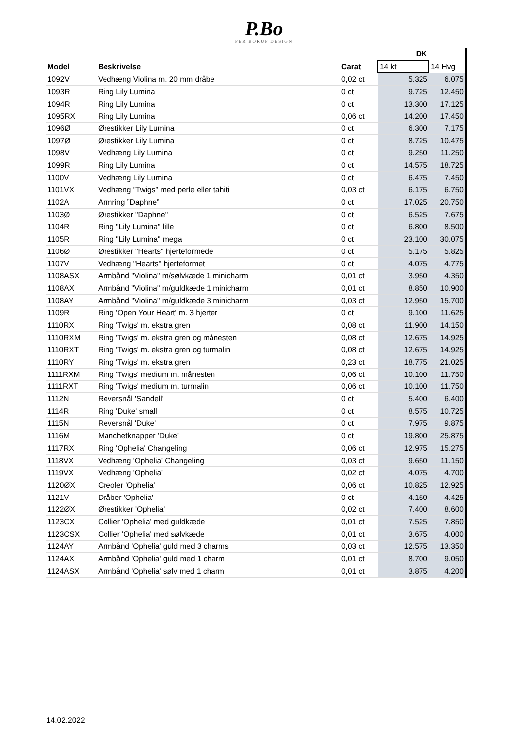P.Bo
PER BORUP DESIGN
| | | | DK | |
| --- | --- | --- | --- | --- |
| Model | Beskrivelse | Carat | 14 kt | 14 Hvg |
| 1092V | Vedhæng Violina m. 20 mm dråbe | 0,02 ct | 5.325 | 6.075 |
| 1093R | Ring Lily Lumina | 0 ct | 9.725 | 12.450 |
| 1094R | Ring Lily Lumina | 0 ct | 13.300 | 17.125 |
| 1095RX | Ring Lily Lumina | 0,06 ct | 14.200 | 17.450 |
| 1096Ø | Ørestikker Lily Lumina | 0 ct | 6.300 | 7.175 |
| 1097Ø | Ørestikker Lily Lumina | 0 ct | 8.725 | 10.475 |
| 1098V | Vedhæng Lily Lumina | 0 ct | 9.250 | 11.250 |
| 1099R | Ring Lily Lumina | 0 ct | 14.575 | 18.725 |
| 1100V | Vedhæng Lily Lumina | 0 ct | 6.475 | 7.450 |
| 1101VX | Vedhæng ”Twigs” med perle eller tahiti | 0,03 ct | 6.175 | 6.750 |
| 1102A | Armring ”Daphne” | 0 ct | 17.025 | 20.750 |
| 1103Ø | Ørestikker "Daphne" | 0 ct | 6.525 | 7.675 |
| 1104R | Ring "Lily Lumina" lille | 0 ct | 6.800 | 8.500 |
| 1105R | Ring "Lily Lumina" mega | 0 ct | 23.100 | 30.075 |
| 1106Ø | Ørestikker "Hearts" hjerteformede | 0 ct | 5.175 | 5.825 |
| 1107V | Vedhæng "Hearts" hjerteformet | 0 ct | 4.075 | 4.775 |
| 1108ASX | Armbånd "Violina" m/sølvkæde 1 minicharm | 0,01 ct | 3.950 | 4.350 |
| 1108AX | Armbånd "Violina" m/guldkæde 1 minicharm | 0,01 ct | 8.850 | 10.900 |
| 1108AY | Armbånd "Violina" m/guldkæde 3 minicharm | 0,03 ct | 12.950 | 15.700 |
| 1109R | Ring 'Open Your Heart' m. 3 hjerter | 0 ct | 9.100 | 11.625 |
| 1110RX | Ring 'Twigs' m. ekstra gren | 0,08 ct | 11.900 | 14.150 |
| 1110RXM | Ring 'Twigs' m. ekstra gren og månesten | 0,08 ct | 12.675 | 14.925 |
| 1110RXT | Ring 'Twigs' m. ekstra gren og turmalin | 0,08 ct | 12.675 | 14.925 |
| 1110RY | Ring 'Twigs' m. ekstra gren | 0,23 ct | 18.775 | 21.025 |
| 1111RXM | Ring 'Twigs' medium m. månesten | 0,06 ct | 10.100 | 11.750 |
| 1111RXT | Ring 'Twigs' medium m. turmalin | 0,06 ct | 10.100 | 11.750 |
| 1112N | Reversnål 'Sandell' | 0 ct | 5.400 | 6.400 |
| 1114R | Ring 'Duke' small | 0 ct | 8.575 | 10.725 |
| 1115N | Reversnål 'Duke' | 0 ct | 7.975 | 9.875 |
| 1116M | Manchetknapper 'Duke' | 0 ct | 19.800 | 25.875 |
| 1117RX | Ring 'Ophelia' Changeling | 0,06 ct | 12.975 | 15.275 |
| 1118VX | Vedhæng 'Ophelia' Changeling | 0,03 ct | 9.650 | 11.150 |
| 1119VX | Vedhæng 'Ophelia' | 0,02 ct | 4.075 | 4.700 |
| 1120ØX | Creoler 'Ophelia' | 0,06 ct | 10.825 | 12.925 |
| 1121V | Dråber 'Ophelia' | 0 ct | 4.150 | 4.425 |
| 1122ØX | Ørestikker 'Ophelia' | 0,02 ct | 7.400 | 8.600 |
| 1123CX | Collier 'Ophelia' med guldkæde | 0,01 ct | 7.525 | 7.850 |
| 1123CSX | Collier 'Ophelia' med sølvkæde | 0,01 ct | 3.675 | 4.000 |
| 1124AY | Armbånd 'Ophelia' guld med 3 charms | 0,03 ct | 12.575 | 13.350 |
| 1124AX | Armbånd 'Ophelia' guld med 1 charm | 0,01 ct | 8.700 | 9.050 |
| 1124ASX | Armbånd 'Ophelia' sølv med 1 charm | 0,01 ct | 3.875 | 4.200 |
14.02.2022